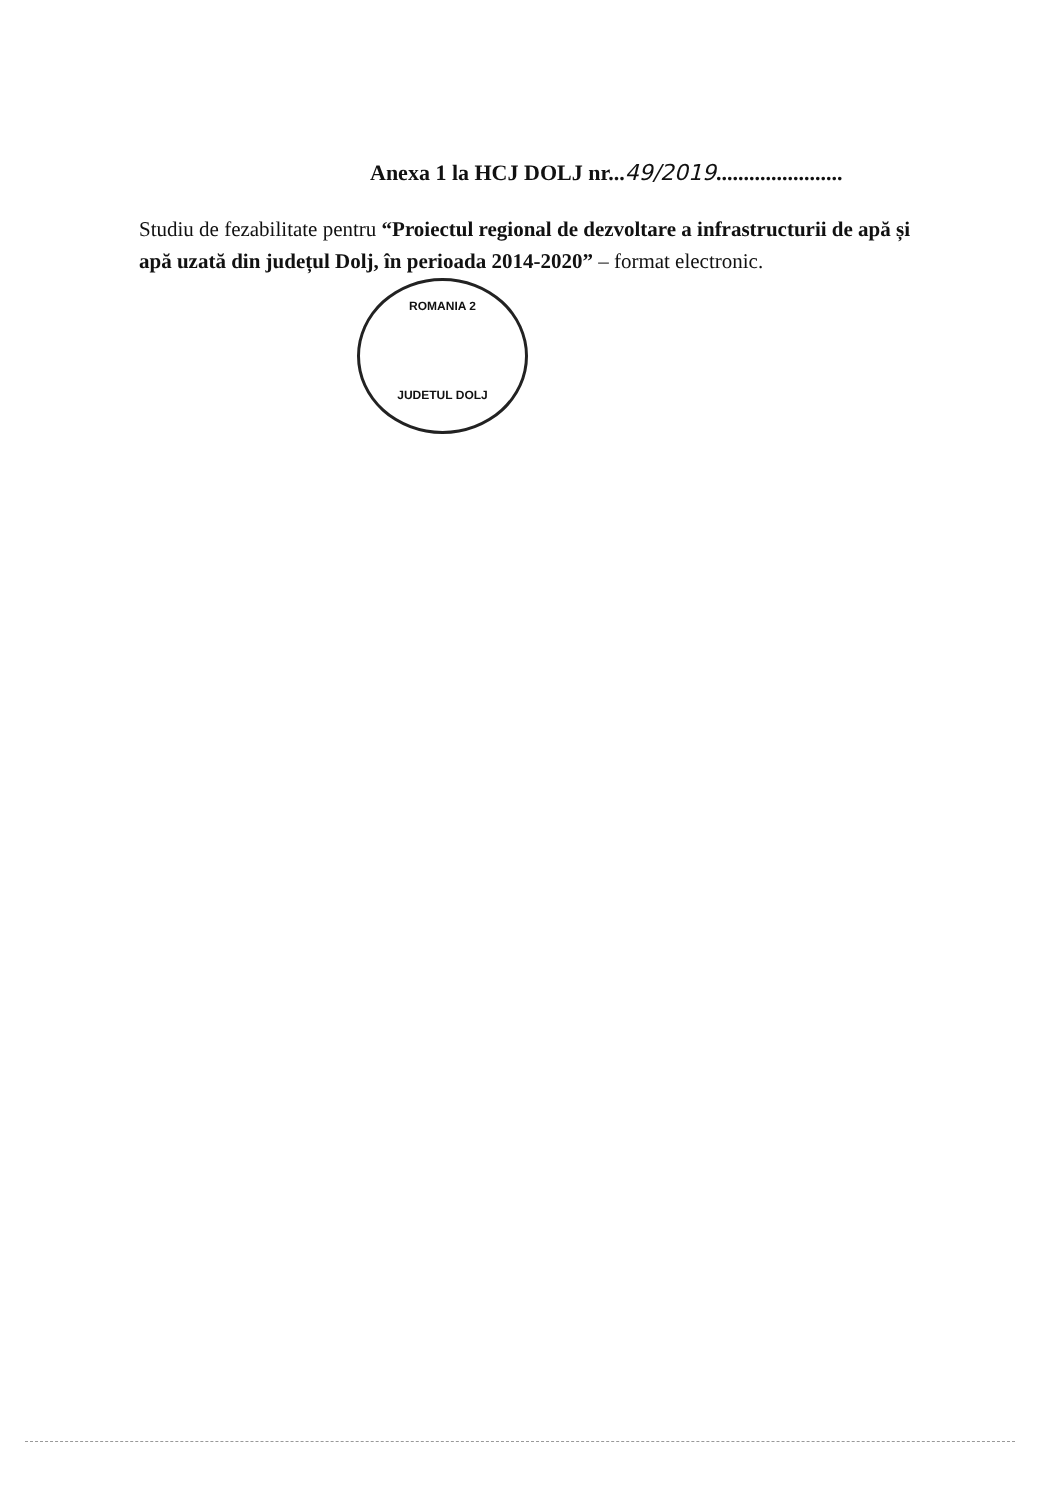Anexa 1 la HCJ DOLJ nr...49/2019.......................
Studiu de fezabilitate pentru “Proiectul regional de dezvoltare a infrastructurii de apă și apă uzată din județul Dolj, în perioada 2014-2020” – format electronic.
ROMANIA 2
JUDETUL DOLJ